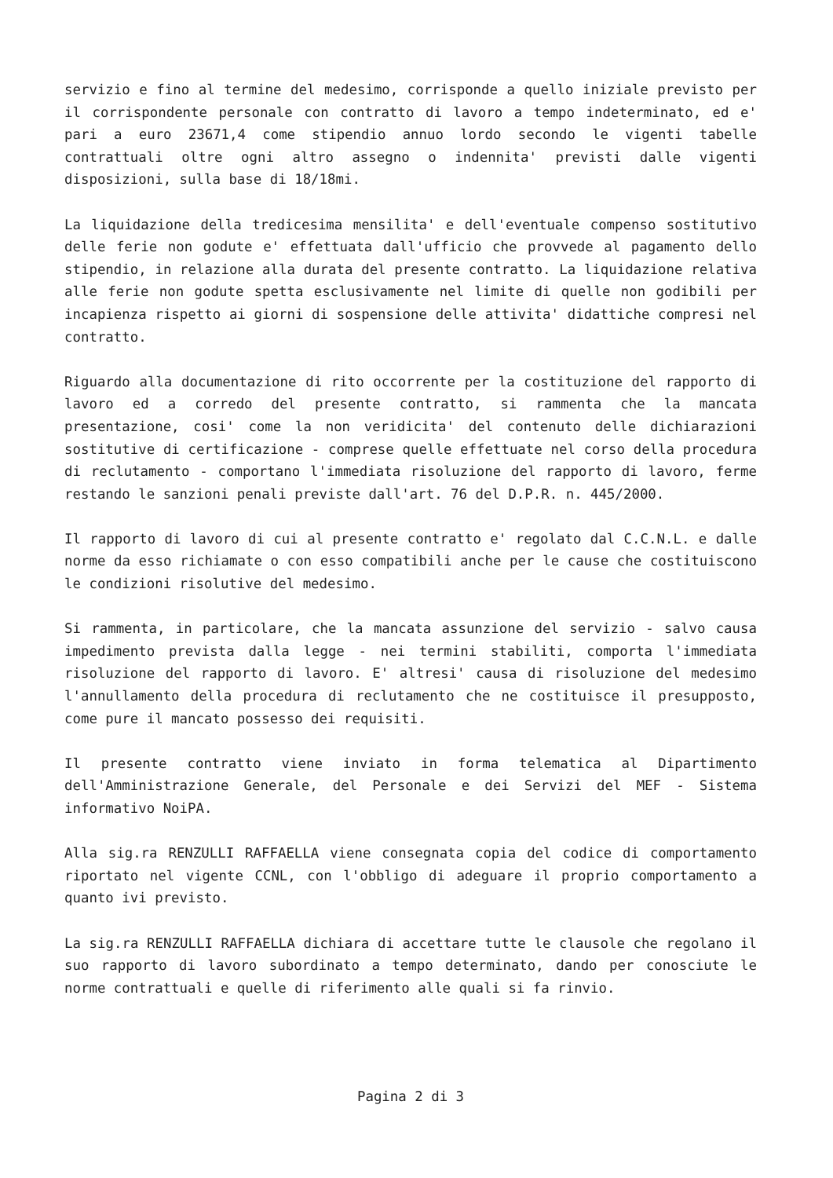servizio e fino al termine del medesimo, corrisponde a quello iniziale previsto per il corrispondente personale con contratto di lavoro a tempo indeterminato, ed e' pari a euro 23671,4 come stipendio annuo lordo secondo le vigenti tabelle contrattuali oltre ogni altro assegno o indennita' previsti dalle vigenti disposizioni, sulla base di 18/18mi.
La liquidazione della tredicesima mensilita' e dell'eventuale compenso sostitutivo delle ferie non godute e' effettuata dall'ufficio che provvede al pagamento dello stipendio, in relazione alla durata del presente contratto. La liquidazione relativa alle ferie non godute spetta esclusivamente nel limite di quelle non godibili per incapienza rispetto ai giorni di sospensione delle attivita' didattiche compresi nel contratto.
Riguardo alla documentazione di rito occorrente per la costituzione del rapporto di lavoro ed a corredo del presente contratto, si rammenta che la mancata presentazione, cosi' come la non veridicita' del contenuto delle dichiarazioni sostitutive di certificazione - comprese quelle effettuate nel corso della procedura di reclutamento - comportano l'immediata risoluzione del rapporto di lavoro, ferme restando le sanzioni penali previste dall'art. 76 del D.P.R. n. 445/2000.
Il rapporto di lavoro di cui al presente contratto e' regolato dal C.C.N.L. e dalle norme da esso richiamate o con esso compatibili anche per le cause che costituiscono le condizioni risolutive del medesimo.
Si rammenta, in particolare, che la mancata assunzione del servizio - salvo causa impedimento prevista dalla legge - nei termini stabiliti, comporta l'immediata risoluzione del rapporto di lavoro. E' altresi' causa di risoluzione del medesimo l'annullamento della procedura di reclutamento che ne costituisce il presupposto, come pure il mancato possesso dei requisiti.
Il presente contratto viene inviato in forma telematica al Dipartimento dell'Amministrazione Generale, del Personale e dei Servizi del MEF - Sistema informativo NoiPA.
Alla sig.ra RENZULLI RAFFAELLA viene consegnata copia del codice di comportamento riportato nel vigente CCNL, con l'obbligo di adeguare il proprio comportamento a quanto ivi previsto.
La sig.ra RENZULLI RAFFAELLA dichiara di accettare tutte le clausole che regolano il suo rapporto di lavoro subordinato a tempo determinato, dando per conosciute le norme contrattuali e quelle di riferimento alle quali si fa rinvio.
Pagina 2 di 3